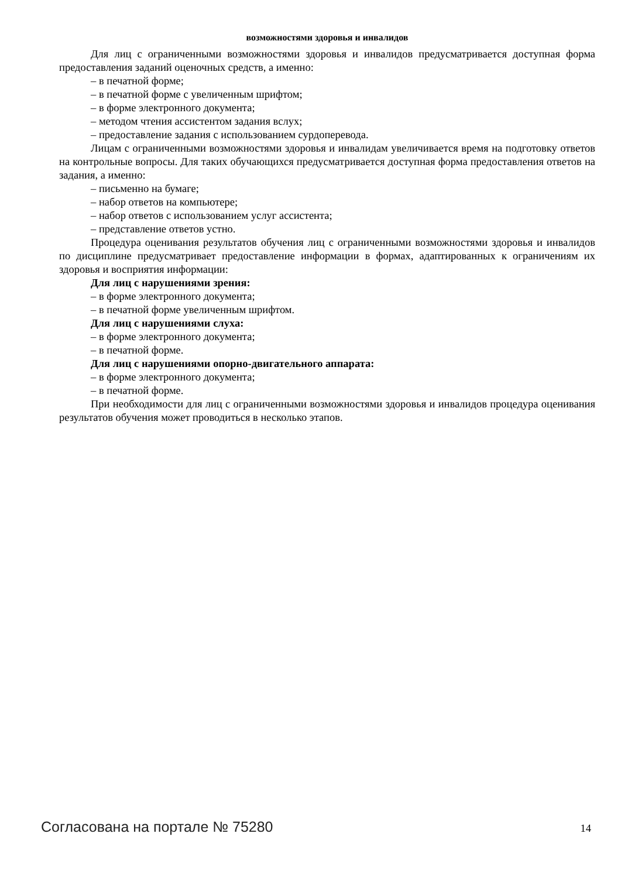возможностями здоровья и инвалидов
Для лиц с ограниченными возможностями здоровья и инвалидов предусматривается доступная форма предоставления заданий оценочных средств, а именно:
– в печатной форме;
– в печатной форме с увеличенным шрифтом;
– в форме электронного документа;
– методом чтения ассистентом задания вслух;
– предоставление задания с использованием сурдоперевода.
Лицам с ограниченными возможностями здоровья и инвалидам увеличивается время на подготовку ответов на контрольные вопросы. Для таких обучающихся предусматривается доступная форма предоставления ответов на задания, а именно:
– письменно на бумаге;
– набор ответов на компьютере;
– набор ответов с использованием услуг ассистента;
– представление ответов устно.
Процедура оценивания результатов обучения лиц с ограниченными возможностями здоровья и инвалидов по дисциплине предусматривает предоставление информации в формах, адаптированных к ограничениям их здоровья и восприятия информации:
Для лиц с нарушениями зрения:
– в форме электронного документа;
– в печатной форме увеличенным шрифтом.
Для лиц с нарушениями слуха:
– в форме электронного документа;
– в печатной форме.
Для лиц с нарушениями опорно-двигательного аппарата:
– в форме электронного документа;
– в печатной форме.
При необходимости для лиц с ограниченными возможностями здоровья и инвалидов процедура оценивания результатов обучения может проводиться в несколько этапов.
Согласована на портале № 75280 14